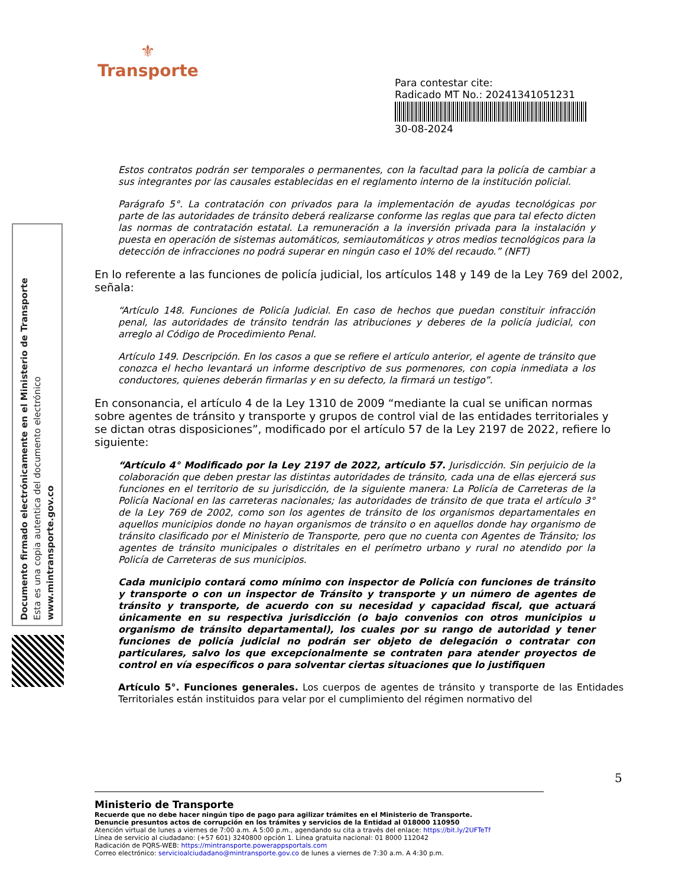⚜
Transporte
Para contestar cite:
Radicado MT No.: 20241341051231
30-08-2024
Documento firmado electrónicamente en el Ministerio de Transporte
Esta es una copia autentica del documento electrónico
www.mintransporte.gov.co
Estos contratos podrán ser temporales o permanentes, con la facultad para la policía de cambiar a sus integrantes por las causales establecidas en el reglamento interno de la institución policial.
Parágrafo 5°. La contratación con privados para la implementación de ayudas tecnológicas por parte de las autoridades de tránsito deberá realizarse conforme las reglas que para tal efecto dicten las normas de contratación estatal. La remuneración a la inversión privada para la instalación y puesta en operación de sistemas automáticos, semiautomáticos y otros medios tecnológicos para la detección de infracciones no podrá superar en ningún caso el 10% del recaudo.” (NFT)
En lo referente a las funciones de policía judicial, los artículos 148 y 149 de la Ley 769 del 2002, señala:
“Artículo 148. Funciones de Policía Judicial. En caso de hechos que puedan constituir infracción penal, las autoridades de tránsito tendrán las atribuciones y deberes de la policía judicial, con arreglo al Código de Procedimiento Penal.
Artículo 149. Descripción. En los casos a que se refiere el artículo anterior, el agente de tránsito que conozca el hecho levantará un informe descriptivo de sus pormenores, con copia inmediata a los conductores, quienes deberán firmarlas y en su defecto, la firmará un testigo”.
En consonancia, el artículo 4 de la Ley 1310 de 2009 “mediante la cual se unifican normas sobre agentes de tránsito y transporte y grupos de control vial de las entidades territoriales y se dictan otras disposiciones”, modificado por el artículo 57 de la Ley 2197 de 2022, refiere lo siguiente:
“Artículo 4° Modificado por la Ley 2197 de 2022, artículo 57. Jurisdicción. Sin perjuicio de la colaboración que deben prestar las distintas autoridades de tránsito, cada una de ellas ejercerá sus funciones en el territorio de su jurisdicción, de la siguiente manera: La Policía de Carreteras de la Policía Nacional en las carreteras nacionales; las autoridades de tránsito de que trata el artículo 3° de la Ley 769 de 2002, como son los agentes de tránsito de los organismos departamentales en aquellos municipios donde no hayan organismos de tránsito o en aquellos donde hay organismo de tránsito clasificado por el Ministerio de Transporte, pero que no cuenta con Agentes de Tránsito; los agentes de tránsito municipales o distritales en el perímetro urbano y rural no atendido por la Policía de Carreteras de sus municipios.
Cada municipio contará como mínimo con inspector de Policía con funciones de tránsito y transporte o con un inspector de Tránsito y transporte y un número de agentes de tránsito y transporte, de acuerdo con su necesidad y capacidad fiscal, que actuará únicamente en su respectiva jurisdicción (o bajo convenios con otros municipios u organismo de tránsito departamental), los cuales por su rango de autoridad y tener funciones de policía judicial no podrán ser objeto de delegación o contratar con particulares, salvo los que excepcionalmente se contraten para atender proyectos de control en vía específicos o para solventar ciertas situaciones que lo justifiquen
Artículo 5°. Funciones generales. Los cuerpos de agentes de tránsito y transporte de las Entidades Territoriales están instituidos para velar por el cumplimiento del régimen normativo del
5
Ministerio de Transporte
Recuerde que no debe hacer ningún tipo de pago para agilizar trámites en el Ministerio de Transporte.
Denuncie presuntos actos de corrupción en los trámites y servicios de la Entidad al 018000 110950
Atención virtual de lunes a viernes de 7:00 a.m. A 5:00 p.m., agendando su cita a través del enlace: https://bit.ly/2UFTeTf
Línea de servicio al ciudadano: (+57 601) 3240800 opción 1. Línea gratuita nacional: 01 8000 112042
Radicación de PQRS-WEB: https://mintransporte.powerappsportals.com
Correo electrónico: servicioalciudadano@mintransporte.gov.co de lunes a viernes de 7:30 a.m. A 4:30 p.m.